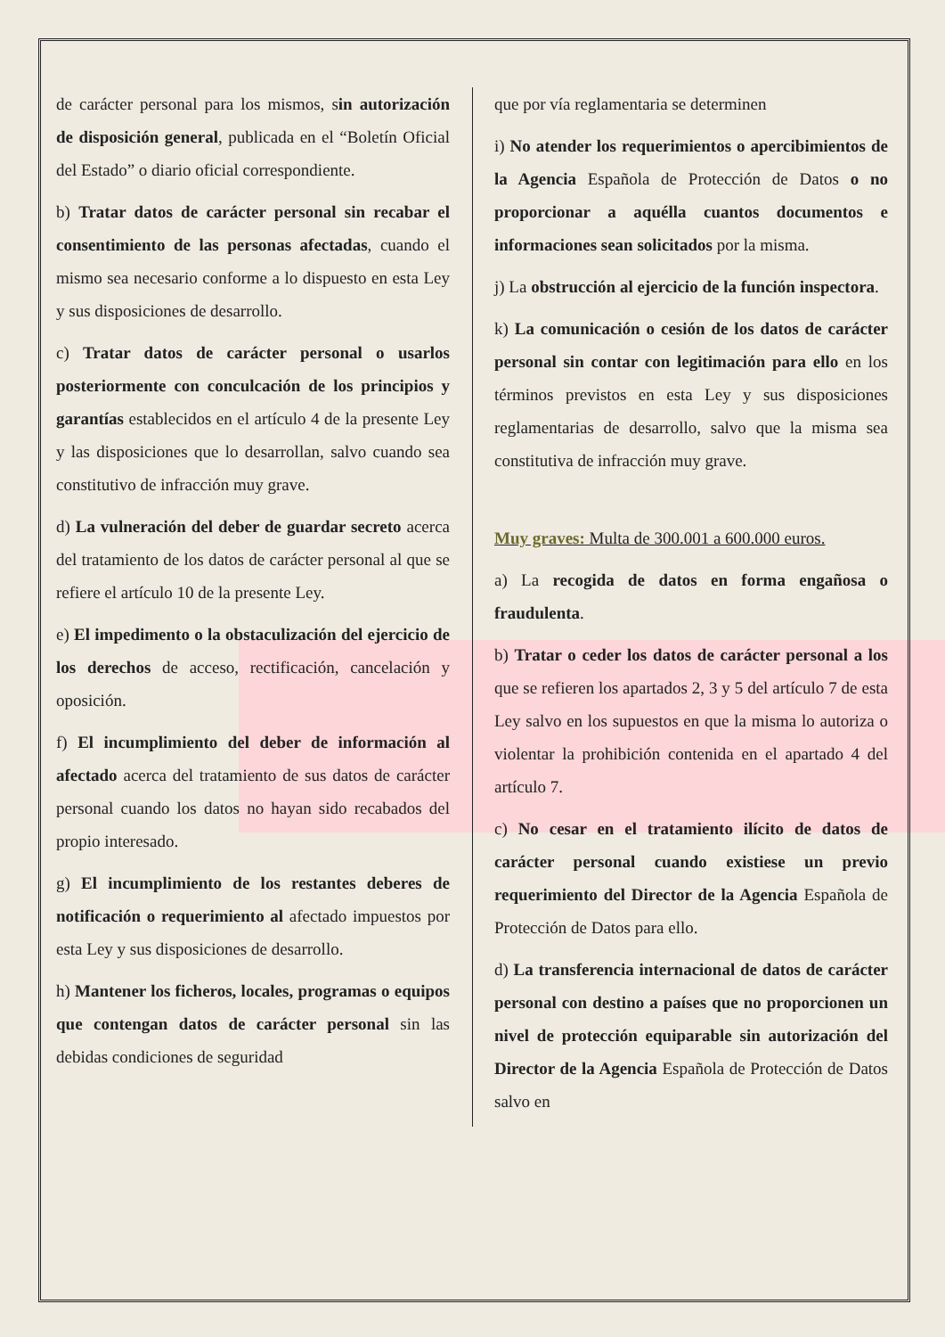de carácter personal para los mismos, sin autorización de disposición general, publicada en el “Boletín Oficial del Estado” o diario oficial correspondiente.
b) Tratar datos de carácter personal sin recabar el consentimiento de las personas afectadas, cuando el mismo sea necesario conforme a lo dispuesto en esta Ley y sus disposiciones de desarrollo.
c) Tratar datos de carácter personal o usarlos posteriormente con conculcación de los principios y garantías establecidos en el artículo 4 de la presente Ley y las disposiciones que lo desarrollan, salvo cuando sea constitutivo de infracción muy grave.
d) La vulneración del deber de guardar secreto acerca del tratamiento de los datos de carácter personal al que se refiere el artículo 10 de la presente Ley.
e) El impedimento o la obstaculización del ejercicio de los derechos de acceso, rectificación, cancelación y oposición.
f) El incumplimiento del deber de información al afectado acerca del tratamiento de sus datos de carácter personal cuando los datos no hayan sido recabados del propio interesado.
g) El incumplimiento de los restantes deberes de notificación o requerimiento al afectado impuestos por esta Ley y sus disposiciones de desarrollo.
h) Mantener los ficheros, locales, programas o equipos que contengan datos de carácter personal sin las debidas condiciones de seguridad
que por vía reglamentaria se determinen
i) No atender los requerimientos o apercibimientos de la Agencia Española de Protección de Datos o no proporcionar a aquélla cuantos documentos e informaciones sean solicitados por la misma.
j) La obstrucción al ejercicio de la función inspectora.
k) La comunicación o cesión de los datos de carácter personal sin contar con legitimación para ello en los términos previstos en esta Ley y sus disposiciones reglamentarias de desarrollo, salvo que la misma sea constitutiva de infracción muy grave.
Muy graves: Multa de 300.001 a 600.000 euros.
a) La recogida de datos en forma engañosa o fraudulenta.
b) Tratar o ceder los datos de carácter personal a los que se refieren los apartados 2, 3 y 5 del artículo 7 de esta Ley salvo en los supuestos en que la misma lo autoriza o violentar la prohibición contenida en el apartado 4 del artículo 7.
c) No cesar en el tratamiento ilícito de datos de carácter personal cuando existiese un previo requerimiento del Director de la Agencia Española de Protección de Datos para ello.
d) La transferencia internacional de datos de carácter personal con destino a países que no proporcionen un nivel de protección equiparable sin autorización del Director de la Agencia Española de Protección de Datos salvo en